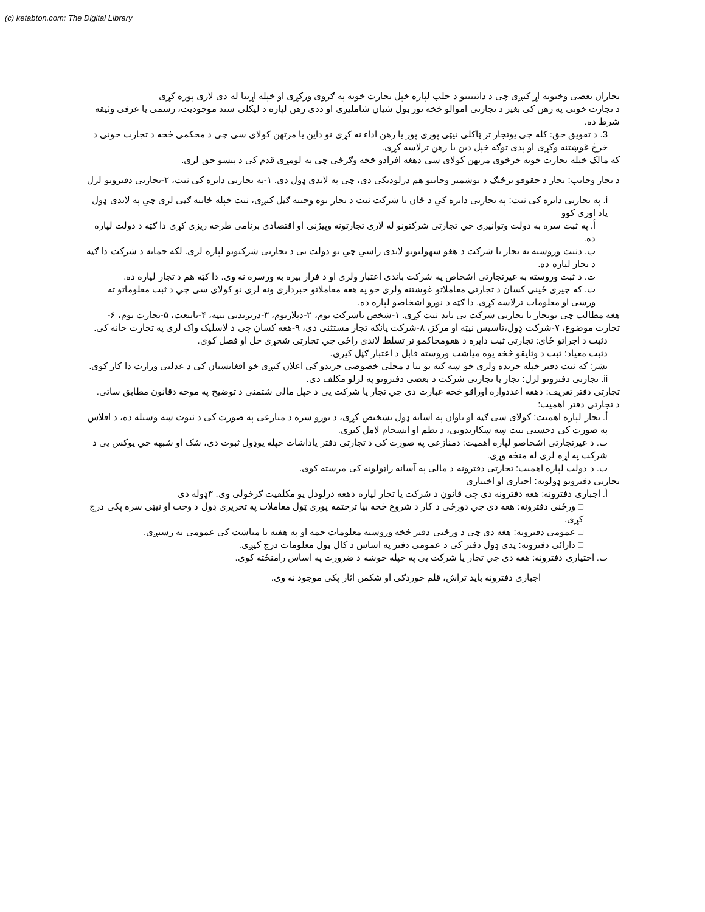(c) ketabton.com: The Digital Library
تجاران بعضی وختونه اړ کیږی چی د دائینینو د جلب لپاره خپل تجارت خونه په ګروی ورکړی او خپله اړتیا له دی لاری پوره کړی
د تجارت خونی په رهن کی بغیر د تجارتی اموالو څخه نور ټول شیان شامليږی او ددی رهن لپاره د لیکلی سند موجودیت، رسمی یا عرفی وثیقه شرط ده.
3. د تفویق حق: کله چی یوتجار تر ټاکلی نیټی پوری پور یا رهن اداء نه کړی نو داین یا مرتهن کولای سی چی د محکمی څخه د تجارت خونی د خرڅ غوښتنه وکړی او پدی توګه خپل دین یا رهن ترلاسه کړی.
که مالک خپله تجارت خونه خرڅوی مرتهن کولای سی دهغه افرادو څخه وګرځی چی په لومړی قدم کی د پیسو حق لری.
د تجار وجایب: تجار د حقوقو ترڅنګ د یوشمیر وجایبو هم درلودنکی دی، چي په لاندي ډول دی. ۱-په تجارتی دایره کی ثبت، ۲-تجارتی دفترونو لرل
i. په تجارتی دایره کی ثبت: په تجارتی دایره کي د ځان یا شرکت ثبت د تجار یوه وجیبه ګڼل کیږی، ثبت خپله ځانته ګټی لری چي په لاندی ډول یاد اوری کوو
أ. په ثبت سره به دولت وتوانیږی چي تجارتی شرکتونو له لاری تجارتونه وپیژنی او اقتصادی برنامی طرحه ریزی کړی دا ګټه د دولت لپاره ده.
ب. دثبت وروسته به تجار یا شرکت د هغو سهولتونو لاندی راسي چي یو دولت یی د تجارتی شرکتونو لپاره لری. لکه حمایه د شرکت دا ګټه د تجار لپاره ده.
ت. د ثبت وروسته به غیرتجارتی اشخاص په شرکت باندی اعتبار ولری او د فرار بیره به ورسره نه وی. دا ګټه هم د تجار لپاره ده.
ث. که چیری ځینی کسان د تجارتی معاملاتو غوښتنه ولری خو په هغه معاملاتو خبرداری ونه لری نو کولای سی چي د ثبت معلوماتو ته ورسی او معلومات ترلاسه کړی. دا ګټه د نورو اشخاصو لپاره ده.
هغه مطالب چي یوتجار یا تجارتی شرکت یی باید ثبت کړی. ۱-شخص یاشرکت نوم، ۲-دپلارنوم، ۳-دزیږیدنی نیټه، ۴-تابیعت، ۵-تجارت نوم، ۶-تجارت موضوع، ۷-شرکت ډول،تاسیس نیټه او مرکز، ۸-شرکت پانګه تجار مستثنی دی، ۹-هغه کسان چي د لاسلیک واک لری په تجارت خانه کی.
دثبت د اجراتو ځای: تجارتی ثبت دایره د هغومحاکمو تر تسلط لاندی راځی چي تجارتی شخړی حل او فصل کوی.
دثبت معیاد: ثبت د وثایقو څخه یوه میاشت وروسته قابل د اعتبار ګڼل کیږی.
نشر: که ثبت دفتر خپله جریده ولری خو ښه کنه نو بیا د محلی خصوصی جریدو کی اعلان کیږی خو افغانستان کی د عدلیی وزارت دا کار کوی.
ii. تجارتی دفترونو لرل: تجار یا تجارتی شرکت د بعضی دفترونو په لرلو مکلف دی.
تجارتی دفتر تعریف: دهغه اعددواره اوراقو څخه عبارت دی چي تجار یا شرکت یی د خپل مالی شتمنی د توضیح په موخه دقانون مطابق ساتی.
د تجارتی دفتر اهمیت:
أ. تجار لپاره اهمیت: کولای سی ګټه او تاوان په اسانه ډول تشخیص کړی، د نورو سره د منازعی په صورت کی د ثبوت ښه وسیله ده، د افلاس په صورت کی دحسنی نیت ښه ښکارندويي، د نظم او انسجام لامل کیږی.
ب. د غیرتجارتی اشخاصو لپاره اهمیت: دمنازعی په صورت کی د تجارتی دفتر یاداښات خپله یوډول ثبوت دی، شک او شبهه چي یوکس یی د شرکت په اړه لری له منځه وړی.
ت. د دولت لپاره اهمیت: تجارتی دفترونه د مالی په آسانه راټولونه کی مرسته کوی.
تجارتی دفترونو ډولونه: اجباری او اختیاری
أ. اجباری دفترونه: هغه دفترونه دی چي قانون د شرکت یا تجار لپاره دهغه درلودل یو مکلفیت ګرځولی وی. ۳ډوله دی
□ ورځنی دفترونه: هغه دی چي دورځی د کار د شروع څخه بیا ترختمه پوری ټول معاملات په تحریری ډول د وخت او نیټی سره پکی درج کړی.
□ عمومی دفترونه: هغه دی چي د ورځنی دفتر څخه وروسته معلومات جمه او په هفته یا میاشت کی عمومی ته رسیږی.
□ دارائی دفترونه: پدی ډول دفتر کی د عمومی دفتر په اساس د کال ټول معلومات درج کیږی.
ب. اختیاری دفترونه: هغه دی چي تجار یا شرکت یی په خپله خوښه د ضرورت په اساس رامنځته کوی.
اجباری دفترونه باید تراش، قلم خوردګی او شکمن اثار پکی موجود نه وی.